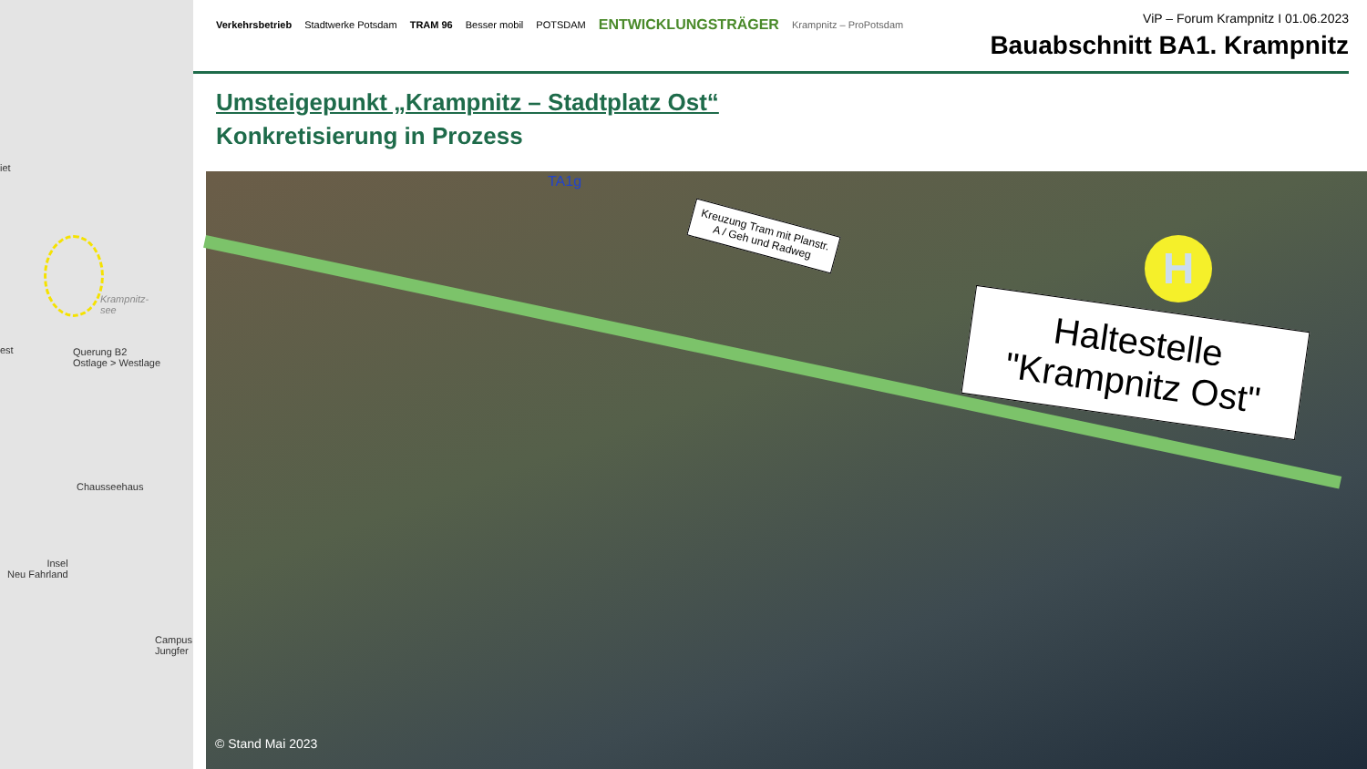iet
Krampnitz-
see
est
Querung B2
Ostlage > Westlage
Chausseehaus
Insel
Neu Fahrland
Campus
Jungfer
Verkehrsbetrieb Stadtwerke Potsdam TRAM 96 Besser mobil POTSDAM ENTWICKLUNGSTRÄGER Krampnitz – ProPotsdam
ViP – Forum Krampnitz I 01.06.2023
Bauabschnitt BA1. Krampnitz
Umsteigepunkt „Krampnitz – Stadtplatz Ost“
Konkretisierung in Prozess
TA1g
Kreuzung Tram mit Planstr. A / Geh und Radweg
Haltestelle "Krampnitz Ost"
H
© Stand Mai 2023